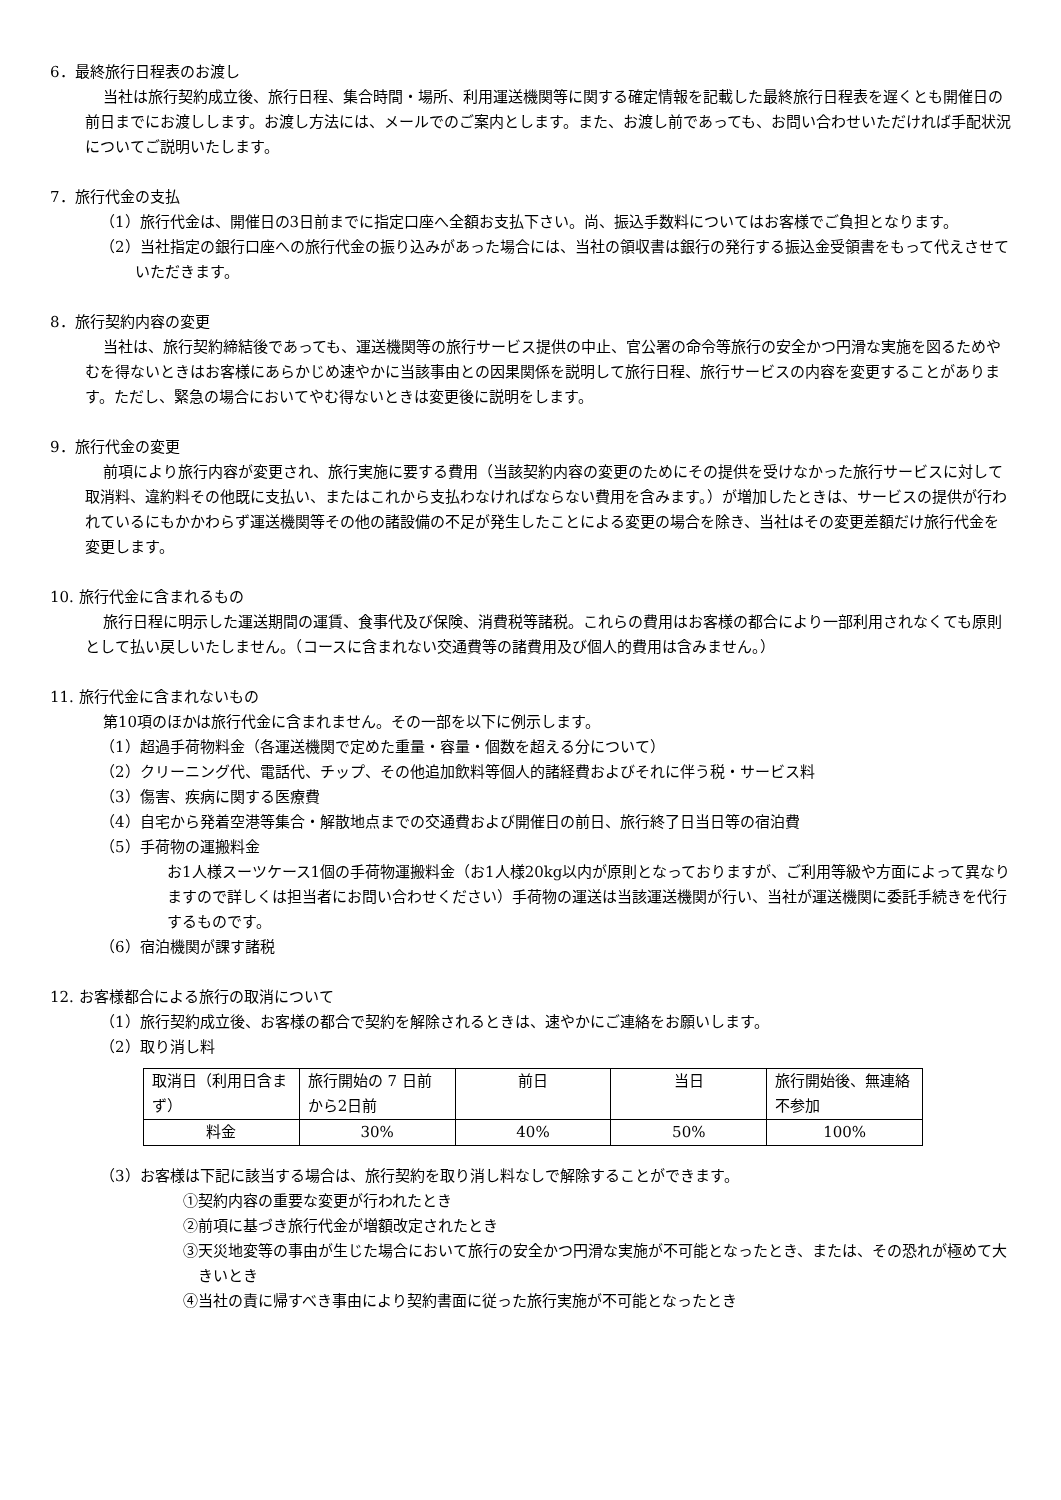6．最終旅行日程表のお渡し
当社は旅行契約成立後、旅行日程、集合時間・場所、利用運送機関等に関する確定情報を記載した最終旅行日程表を遅くとも開催日の前日までにお渡しします。お渡し方法には、メールでのご案内とします。また、お渡し前であっても、お問い合わせいただければ手配状況についてご説明いたします。
7．旅行代金の支払
（1）旅行代金は、開催日の3日前までに指定口座へ全額お支払下さい。尚、振込手数料についてはお客様でご負担となります。
（2）当社指定の銀行口座への旅行代金の振り込みがあった場合には、当社の領収書は銀行の発行する振込金受領書をもって代えさせていただきます。
8．旅行契約内容の変更
当社は、旅行契約締結後であっても、運送機関等の旅行サービス提供の中止、官公署の命令等旅行の安全かつ円滑な実施を図るためやむを得ないときはお客様にあらかじめ速やかに当該事由との因果関係を説明して旅行日程、旅行サービスの内容を変更することがあります。ただし、緊急の場合においてやむ得ないときは変更後に説明をします。
9．旅行代金の変更
前項により旅行内容が変更され、旅行実施に要する費用（当該契約内容の変更のためにその提供を受けなかった旅行サービスに対して取消料、違約料その他既に支払い、またはこれから支払わなければならない費用を含みます。）が増加したときは、サービスの提供が行われているにもかかわらず運送機関等その他の諸設備の不足が発生したことによる変更の場合を除き、当社はその変更差額だけ旅行代金を変更します。
10. 旅行代金に含まれるもの
旅行日程に明示した運送期間の運賃、食事代及び保険、消費税等諸税。これらの費用はお客様の都合により一部利用されなくても原則として払い戻しいたしません。（コースに含まれない交通費等の諸費用及び個人的費用は含みません。）
11. 旅行代金に含まれないもの
第10項のほかは旅行代金に含まれません。その一部を以下に例示します。
（1）超過手荷物料金（各運送機関で定めた重量・容量・個数を超える分について）
（2）クリーニング代、電話代、チップ、その他追加飲料等個人的諸経費およびそれに伴う税・サービス料
（3）傷害、疾病に関する医療費
（4）自宅から発着空港等集合・解散地点までの交通費および開催日の前日、旅行終了日当日等の宿泊費
（5）手荷物の運搬料金
お1人様スーツケース1個の手荷物運搬料金（お1人様20kg以内が原則となっておりますが、ご利用等級や方面によって異なりますので詳しくは担当者にお問い合わせください）手荷物の運送は当該運送機関が行い、当社が運送機関に委託手続きを代行するものです。
（6）宿泊機関が課す諸税
12. お客様都合による旅行の取消について
（1）旅行契約成立後、お客様の都合で契約を解除されるときは、速やかにご連絡をお願いします。
（2）取り消し料
| 取消日（利用日含まず） | 旅行開始の 7 日前から2日前 | 前日 | 当日 | 旅行開始後、無連絡不参加 |
| 料金 | 30% | 40% | 50% | 100% |
（3）お客様は下記に該当する場合は、旅行契約を取り消し料なしで解除することができます。
①契約内容の重要な変更が行われたとき
②前項に基づき旅行代金が増額改定されたとき
③天災地変等の事由が生じた場合において旅行の安全かつ円滑な実施が不可能となったとき、または、その恐れが極めて大きいとき
④当社の責に帰すべき事由により契約書面に従った旅行実施が不可能となったとき